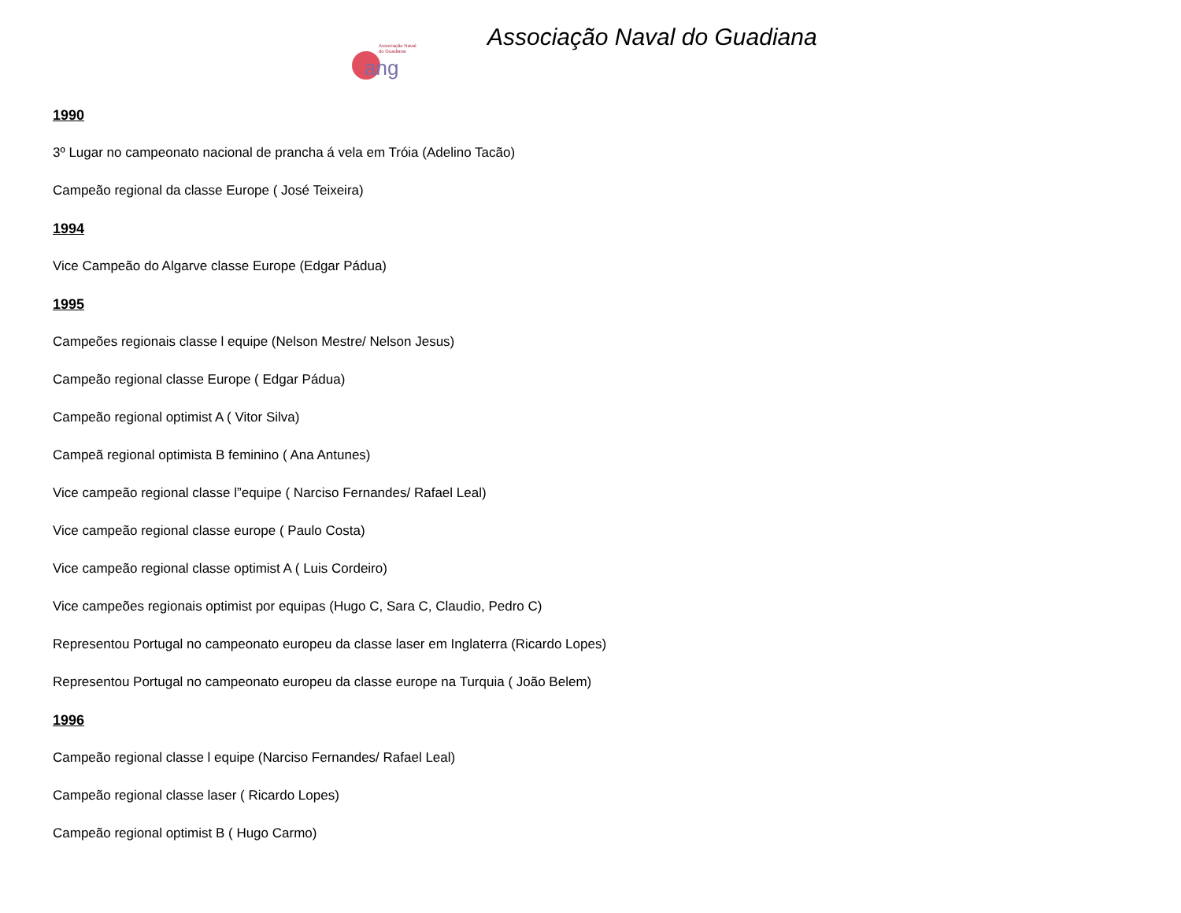Associação Naval
do Guadiana
ang
Associação Naval do Guadiana
1990
3º Lugar no campeonato nacional de prancha á vela em Tróia (Adelino Tacão)
Campeão regional da classe Europe ( José Teixeira)
1994
Vice Campeão do Algarve classe Europe (Edgar Pádua)
1995
Campeões regionais classe l equipe (Nelson Mestre/ Nelson Jesus)
Campeão regional classe Europe ( Edgar Pádua)
Campeão regional optimist A ( Vitor Silva)
Campeã regional optimista B feminino ( Ana Antunes)
Vice campeão regional classe l”equipe ( Narciso Fernandes/ Rafael Leal)
Vice campeão regional classe europe ( Paulo Costa)
Vice campeão regional classe optimist A ( Luis Cordeiro)
Vice campeões regionais optimist por equipas (Hugo C, Sara C, Claudio, Pedro C)
Representou Portugal no campeonato europeu da classe laser em Inglaterra (Ricardo Lopes)
Representou Portugal no campeonato europeu da classe europe na Turquia ( João Belem)
1996
Campeão regional classe l equipe (Narciso Fernandes/ Rafael Leal)
Campeão regional classe laser ( Ricardo Lopes)
Campeão regional optimist B ( Hugo Carmo)